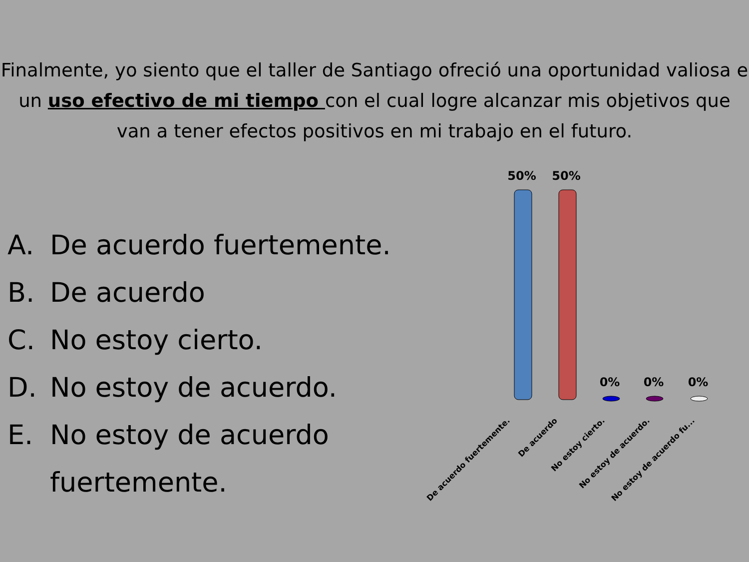Finalmente, yo siento que el taller de Santiago ofreció una oportunidad valiosa e un uso efectivo de mi tiempo con el cual logre alcanzar mis objetivos que van a tener efectos positivos en mi trabajo en el futuro.
A. De acuerdo fuertemente.
B. De acuerdo
C. No estoy cierto.
D. No estoy de acuerdo.
E. No estoy de acuerdo fuertemente.
50%
50%
0%
0%
0%
De acuerdo fuertemente.
De acuerdo
No estoy cierto.
No estoy de acuerdo.
No estoy de acuerdo fu...